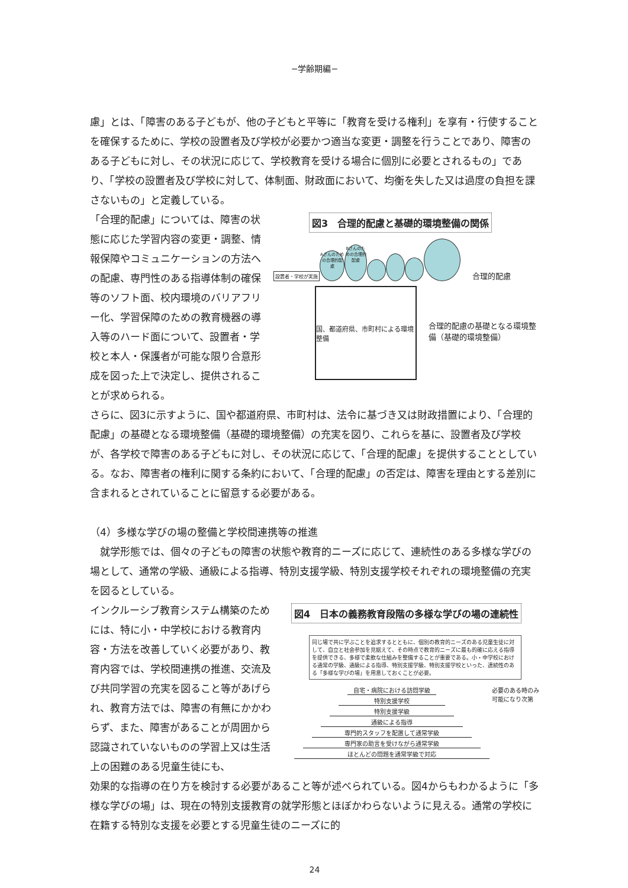−学齢期編−
慮」とは、「障害のある子どもが、他の子どもと平等に「教育を受ける権利」を享有・行使することを確保するために、学校の設置者及び学校が必要かつ適当な変更・調整を行うことであり、障害のある子どもに対し、その状況に応じて、学校教育を受ける場合に個別に必要とされるもの」であり、「学校の設置者及び学校に対して、体制面、財政面において、均衡を失した又は過度の負担を課さないもの」と定義している。
「合理的配慮」については、障害の状態に応じた学習内容の変更・調整、情報保障やコミュニケーションの方法への配慮、専門性のある指導体制の確保等のソフト面、校内環境のバリアフリー化、学習保障のための教育機器の導入等のハード面について、設置者・学校と本人・保護者が可能な限り合意形成を図った上で決定し、提供されることが求められる。
図3　合理的配慮と基礎的環境整備の関係
設置者・学校が実施 Aさんのための合理的配慮 Bさんのための合理的配慮 合理的配慮
国、都道府県、市町村による環境整備
合理的配慮の基礎となる環境整備（基礎的環境整備）
さらに、図3に示すように、国や都道府県、市町村は、法令に基づき又は財政措置により、「合理的配慮」の基礎となる環境整備（基礎的環境整備）の充実を図り、これらを基に、設置者及び学校が、各学校で障害のある子どもに対し、その状況に応じて、「合理的配慮」を提供することとしている。なお、障害者の権利に関する条約において、「合理的配慮」の否定は、障害を理由とする差別に含まれるとされていることに留意する必要がある。
（4）多様な学びの場の整備と学校間連携等の推進
　就学形態では、個々の子どもの障害の状態や教育的ニーズに応じて、連続性のある多様な学びの場として、通常の学級、通級による指導、特別支援学級、特別支援学校それぞれの環境整備の充実を図るとしている。
インクルーシブ教育システム構築のためには、特に小・中学校における教育内容・方法を改善していく必要があり、教育内容では、学校間連携の推進、交流及び共同学習の充実を図ること等があげられ、教育方法では、障害の有無にかかわらず、また、障害があることが周囲から認識されていないものの学習上又は生活上の困難のある児童生徒にも、
図4　日本の義務教育段階の多様な学びの場の連続性
同じ場で共に学ぶことを追求するとともに、個別の教育的ニーズのある児童生徒に対して、自立と社会参加を見据えて、その時点で教育的ニーズに最も的確に応える指導を提供できる、多様で柔軟な仕組みを整備することが重要である。小・中学校における通常の学級、通級による指導、特別支援学級、特別支援学校といった、連続性のある「多様な学びの場」を用意しておくことが必要。
自宅・病院における訪問学級
特別支援学校
特別支援学級
通級による指導
専門的スタッフを配置して通常学級
専門家の助言を受けながら通常学級
ほとんどの問題を通常学級で対応
必要のある時のみ　可能になり次第
効果的な指導の在り方を検討する必要があること等が述べられている。図4からもわかるように「多様な学びの場」は、現在の特別支援教育の就学形態とほぼかわらないように見える。通常の学校に在籍する特別な支援を必要とする児童生徒のニーズに的
24